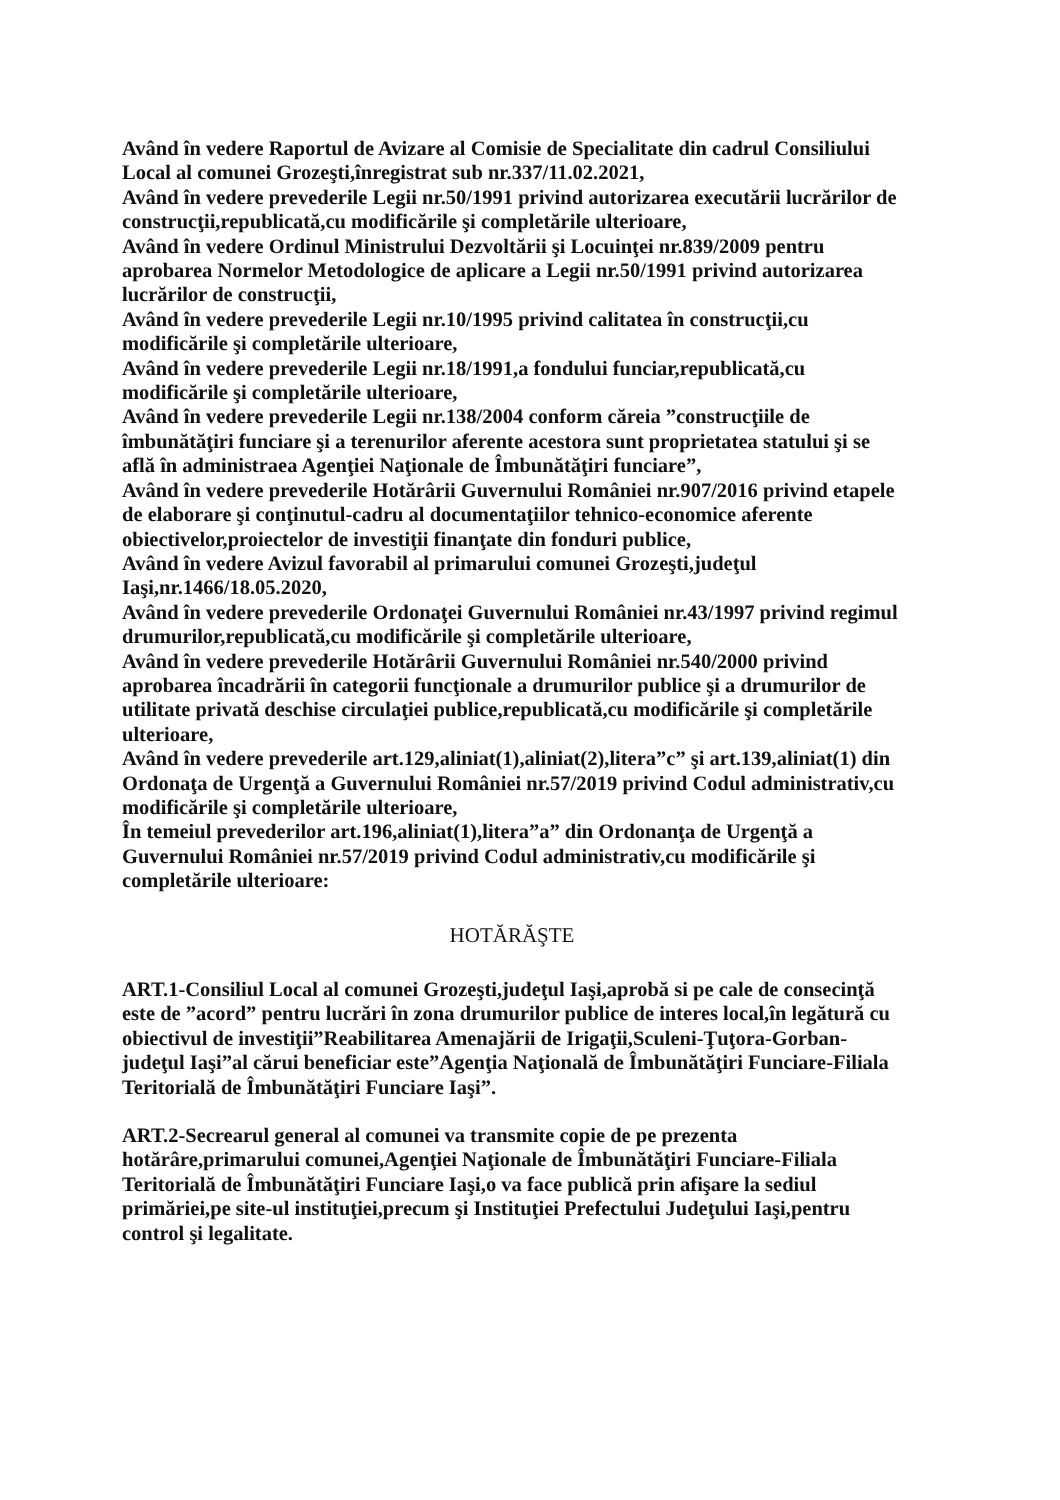Având în vedere Raportul de Avizare al Comisie de Specialitate din cadrul Consiliului Local al comunei Grozeşti,înregistrat sub nr.337/11.02.2021,
Având în vedere prevederile Legii nr.50/1991 privind autorizarea executării lucrărilor de construcţii,republicată,cu modificările şi completările ulterioare,
Având în vedere Ordinul Ministrului Dezvoltării şi Locuinţei nr.839/2009 pentru aprobarea Normelor Metodologice de aplicare a Legii nr.50/1991 privind autorizarea lucrărilor de construcţii,
Având în vedere prevederile Legii nr.10/1995 privind calitatea în construcţii,cu modificările şi completările ulterioare,
Având în vedere prevederile Legii nr.18/1991,a fondului funciar,republicată,cu modificările şi completările ulterioare,
Având în vedere prevederile Legii nr.138/2004 conform căreia ”construcţiile de îmbunătăţiri funciare şi a terenurilor aferente acestora sunt proprietatea statului şi se află în administraea Agenţiei Naţionale de Îmbunătăţiri funciare”,
Având în vedere prevederile Hotărârii Guvernului României nr.907/2016 privind etapele de elaborare şi conţinutul-cadru al documentaţiilor tehnico-economice aferente obiectivelor,proiectelor de investiţii finanţate din fonduri publice,
Având în vedere Avizul favorabil al primarului comunei Grozeşti,judeţul Iaşi,nr.1466/18.05.2020,
Având în vedere prevederile Ordonaţei Guvernului României nr.43/1997 privind regimul drumurilor,republicată,cu modificările şi completările ulterioare,
Având în vedere prevederile Hotărârii Guvernului României nr.540/2000 privind aprobarea încadrării în categorii funcţionale a drumurilor publice şi a drumurilor de utilitate privată deschise circulaţiei publice,republicată,cu modificările şi completările ulterioare,
Având în vedere prevederile art.129,aliniat(1),aliniat(2),litera”c” şi art.139,aliniat(1) din Ordonaţa de Urgenţă a Guvernului României nr.57/2019 privind Codul administrativ,cu modificările şi completările ulterioare,
În temeiul prevederilor art.196,aliniat(1),litera”a” din Ordonanţa de Urgenţă a Guvernului României nr.57/2019 privind Codul administrativ,cu modificările şi completările ulterioare:
HOTĂRĂŞTE
ART.1-Consiliul Local al comunei Grozeşti,judeţul Iaşi,aprobă si pe cale de consecinţă este de ”acord” pentru lucrări în zona drumurilor publice de interes local,în legătură cu obiectivul de investiţii”Reabilitarea Amenajării de Irigaţii,Sculeni-Ţuţora-Gorban-judeţul Iaşi”al cărui beneficiar este”Agenţia Naţională de Îmbunătăţiri Funciare-Filiala Teritorială de Îmbunătăţiri Funciare Iaşi”.
ART.2-Secrearul general al comunei va transmite copie de pe prezenta hotărâre,primarului comunei,Agenţiei Naţionale de Îmbunătăţiri Funciare-Filiala Teritorială de Îmbunătăţiri Funciare Iaşi,o va face publică prin afişare la sediul primăriei,pe site-ul instituţiei,precum şi Instituţiei Prefectului Judeţului Iaşi,pentru control şi legalitate.